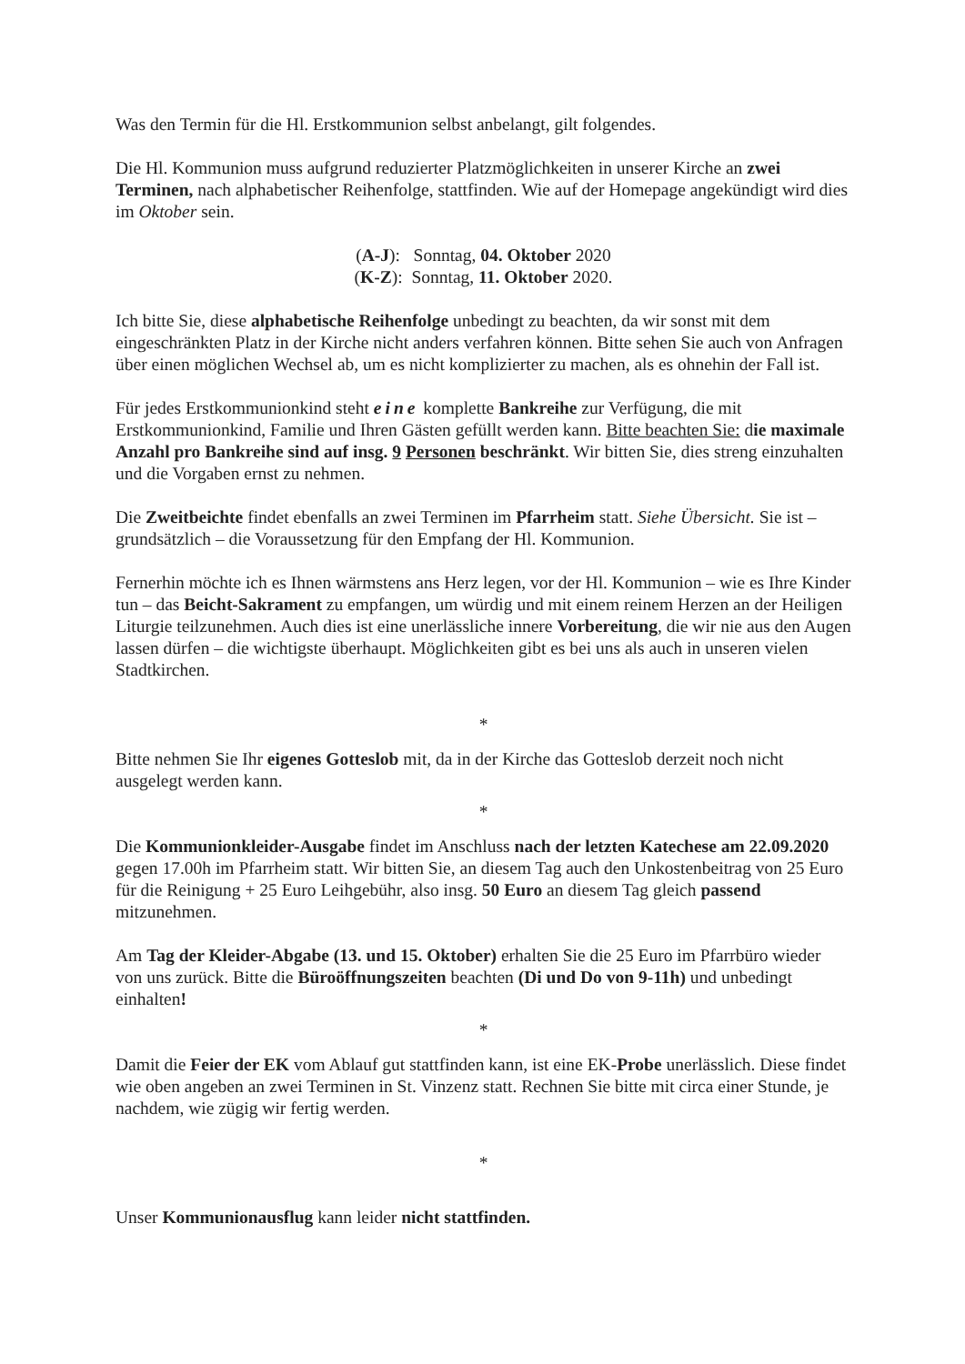Was den Termin für die Hl. Erstkommunion selbst anbelangt, gilt folgendes.
Die Hl. Kommunion muss aufgrund reduzierter Platzmöglichkeiten in unserer Kirche an zwei Terminen, nach alphabetischer Reihenfolge, stattfinden. Wie auf der Homepage angekündigt wird dies im Oktober sein.
(A-J): Sonntag, 04. Oktober 2020
(K-Z): Sonntag, 11. Oktober 2020.
Ich bitte Sie, diese alphabetische Reihenfolge unbedingt zu beachten, da wir sonst mit dem eingeschränkten Platz in der Kirche nicht anders verfahren können. Bitte sehen Sie auch von Anfragen über einen möglichen Wechsel ab, um es nicht komplizierter zu machen, als es ohnehin der Fall ist.
Für jedes Erstkommunionkind steht eine komplette Bankreihe zur Verfügung, die mit Erstkommunionkind, Familie und Ihren Gästen gefüllt werden kann. Bitte beachten Sie: die maximale Anzahl pro Bankreihe sind auf insg. 9 Personen beschränkt. Wir bitten Sie, dies streng einzuhalten und die Vorgaben ernst zu nehmen.
Die Zweitbeichte findet ebenfalls an zwei Terminen im Pfarrheim statt. Siehe Übersicht. Sie ist – grundsätzlich – die Voraussetzung für den Empfang der Hl. Kommunion.
Fernerhin möchte ich es Ihnen wärmstens ans Herz legen, vor der Hl. Kommunion – wie es Ihre Kinder tun – das Beicht-Sakrament zu empfangen, um würdig und mit einem reinem Herzen an der Heiligen Liturgie teilzunehmen. Auch dies ist eine unerlässliche innere Vorbereitung, die wir nie aus den Augen lassen dürfen – die wichtigste überhaupt. Möglichkeiten gibt es bei uns als auch in unseren vielen Stadtkirchen.
*
Bitte nehmen Sie Ihr eigenes Gotteslob mit, da in der Kirche das Gotteslob derzeit noch nicht ausgelegt werden kann.
*
Die Kommunionkleider-Ausgabe findet im Anschluss nach der letzten Katechese am 22.09.2020 gegen 17.00h im Pfarrheim statt. Wir bitten Sie, an diesem Tag auch den Unkostenbeitrag von 25 Euro für die Reinigung + 25 Euro Leihgebühr, also insg. 50 Euro an diesem Tag gleich passend mitzunehmen.
Am Tag der Kleider-Abgabe (13. und 15. Oktober) erhalten Sie die 25 Euro im Pfarrbüro wieder von uns zurück. Bitte die Büroöffnungszeiten beachten (Di und Do von 9-11h) und unbedingt einhalten!
*
Damit die Feier der EK vom Ablauf gut stattfinden kann, ist eine EK-Probe unerlässlich. Diese findet wie oben angeben an zwei Terminen in St. Vinzenz statt. Rechnen Sie bitte mit circa einer Stunde, je nachdem, wie zügig wir fertig werden.
*
Unser Kommunionausflug kann leider nicht stattfinden.